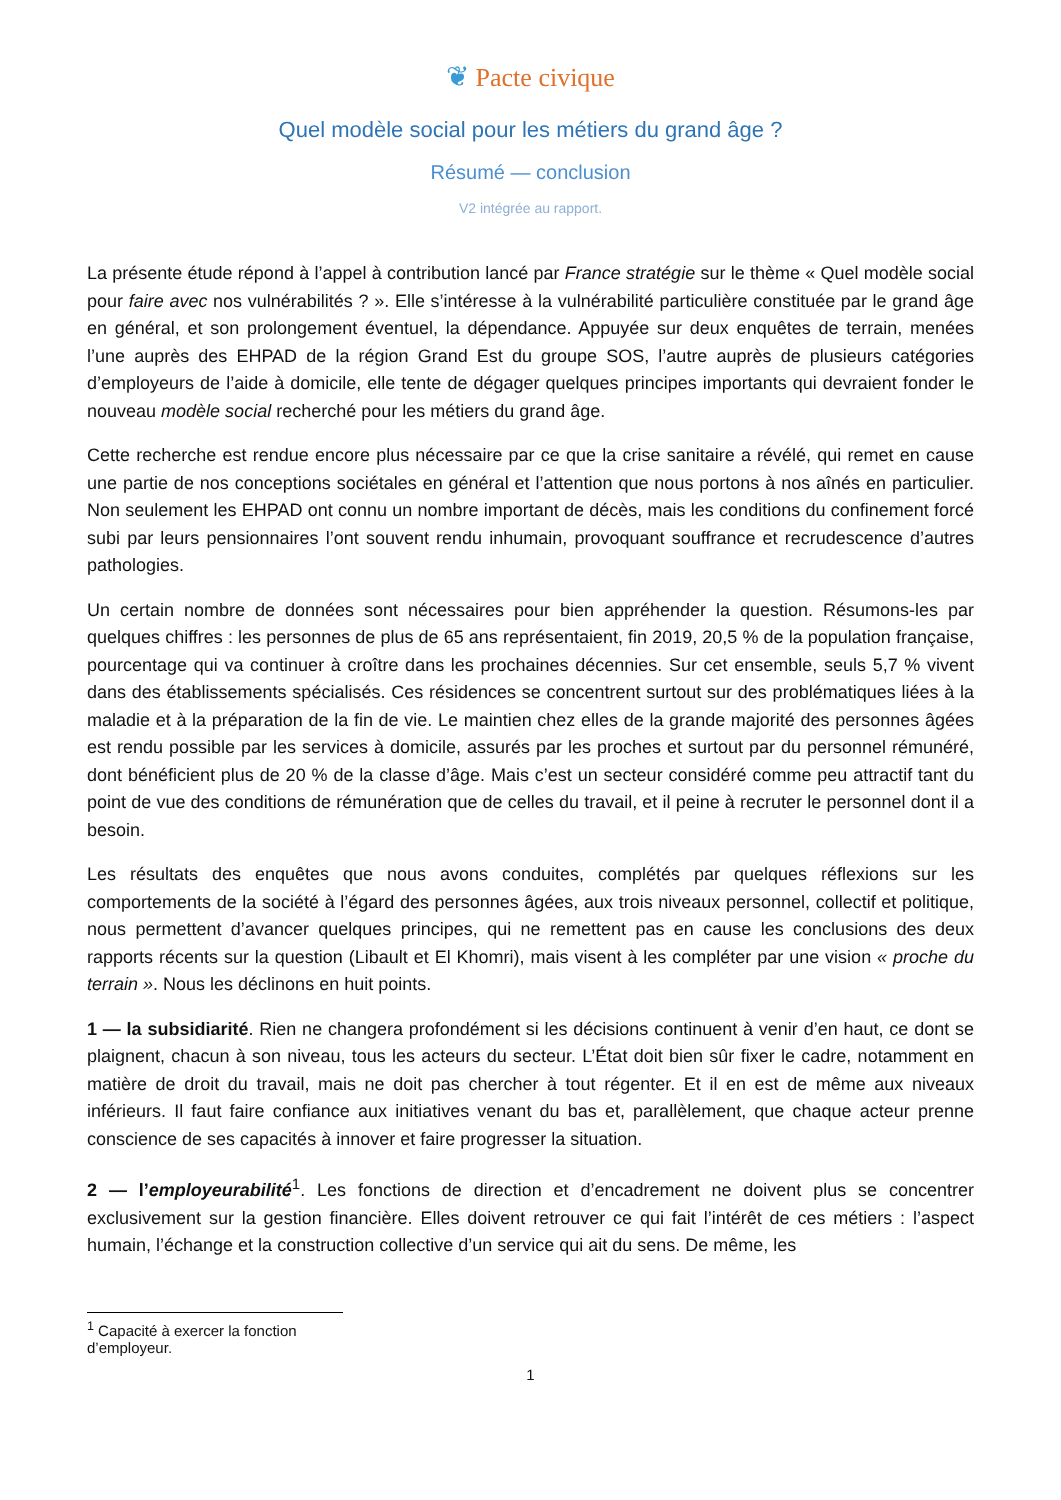❦ Pacte civique
Quel modèle social pour les métiers du grand âge ?
Résumé — conclusion
V2 intégrée au rapport.
La présente étude répond à l’appel à contribution lancé par France stratégie sur le thème « Quel modèle social pour faire avec nos vulnérabilités ? ». Elle s’intéresse à la vulnérabilité particulière constituée par le grand âge en général, et son prolongement éventuel, la dépendance. Appuyée sur deux enquêtes de terrain, menées l’une auprès des EHPAD de la région Grand Est du groupe SOS, l’autre auprès de plusieurs catégories d’employeurs de l’aide à domicile, elle tente de dégager quelques principes importants qui devraient fonder le nouveau modèle social recherché pour les métiers du grand âge.
Cette recherche est rendue encore plus nécessaire par ce que la crise sanitaire a révélé, qui remet en cause une partie de nos conceptions sociétales en général et l’attention que nous portons à nos aînés en particulier. Non seulement les EHPAD ont connu un nombre important de décès, mais les conditions du confinement forcé subi par leurs pensionnaires l’ont souvent rendu inhumain, provoquant souffrance et recrudescence d’autres pathologies.
Un certain nombre de données sont nécessaires pour bien appréhender la question. Résumons-les par quelques chiffres : les personnes de plus de 65 ans représentaient, fin 2019, 20,5 % de la population française, pourcentage qui va continuer à croître dans les prochaines décennies. Sur cet ensemble, seuls 5,7 % vivent dans des établissements spécialisés. Ces résidences se concentrent surtout sur des problématiques liées à la maladie et à la préparation de la fin de vie. Le maintien chez elles de la grande majorité des personnes âgées est rendu possible par les services à domicile, assurés par les proches et surtout par du personnel rémunéré, dont bénéficient plus de 20 % de la classe d’âge. Mais c’est un secteur considéré comme peu attractif tant du point de vue des conditions de rémunération que de celles du travail, et il peine à recruter le personnel dont il a besoin.
Les résultats des enquêtes que nous avons conduites, complétés par quelques réflexions sur les comportements de la société à l’égard des personnes âgées, aux trois niveaux personnel, collectif et politique, nous permettent d’avancer quelques principes, qui ne remettent pas en cause les conclusions des deux rapports récents sur la question (Libault et El Khomri), mais visent à les compléter par une vision « proche du terrain ». Nous les déclinons en huit points.
1 — la subsidiarité. Rien ne changera profondément si les décisions continuent à venir d’en haut, ce dont se plaignent, chacun à son niveau, tous les acteurs du secteur. L’État doit bien sûr fixer le cadre, notamment en matière de droit du travail, mais ne doit pas chercher à tout régenter. Et il en est de même aux niveaux inférieurs. Il faut faire confiance aux initiatives venant du bas et, parallèlement, que chaque acteur prenne conscience de ses capacités à innover et faire progresser la situation.
2 — l’employeurabilité<sup>1</sup>. Les fonctions de direction et d’encadrement ne doivent plus se concentrer exclusivement sur la gestion financière. Elles doivent retrouver ce qui fait l’intérêt de ces métiers : l’aspect humain, l’échange et la construction collective d’un service qui ait du sens. De même, les
<sup>1</sup> Capacité à exercer la fonction d’employeur.
1